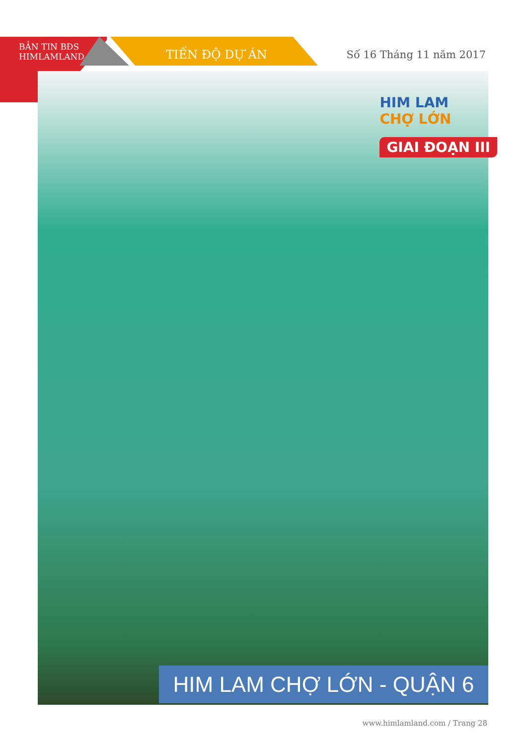BẢN TIN BĐS
HIMLAMLAND
TIẾN ĐỘ DỰ ÁN Số 16 Tháng 11 năm 2017
HIM LAM
CHỢ LỚN
GIAI ĐOẠN III
HIM LAM CHỢ LỚN - QUẬN 6
www.himlamland.com / Trang 28